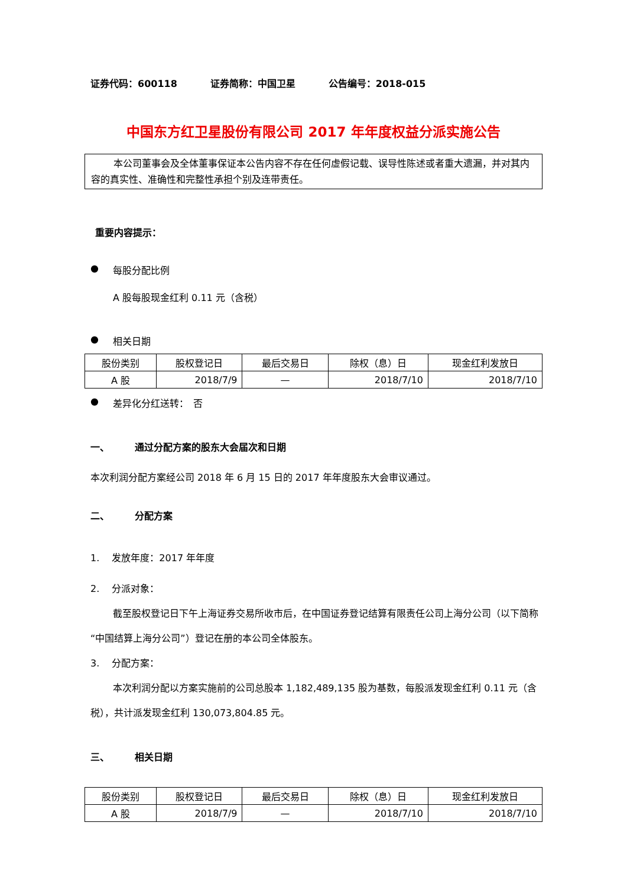证券代码：600118 证券简称：中国卫星 公告编号：2018-015
中国东方红卫星股份有限公司 2017 年年度权益分派实施公告
本公司董事会及全体董事保证本公告内容不存在任何虚假记载、误导性陈述或者重大遗漏，并对其内容的真实性、准确性和完整性承担个别及连带责任。
重要内容提示：
● 每股分配比例
A 股每股现金红利 0.11 元（含税）
● 相关日期
| 股份类别 | 股权登记日 | 最后交易日 | 除权（息）日 | 现金红利发放日 |
| --- | --- | --- | --- | --- |
| A 股 | 2018/7/9 | — | 2018/7/10 | 2018/7/10 |
● 差异化分红送转：　否
一、 通过分配方案的股东大会届次和日期
本次利润分配方案经公司 2018 年 6 月 15 日的 2017 年年度股东大会审议通过。
二、 分配方案
1.　 发放年度：2017 年年度
2.　 分派对象：
截至股权登记日下午上海证券交易所收市后，在中国证券登记结算有限责任公司上海分公司（以下简称“中国结算上海分公司”）登记在册的本公司全体股东。
3.　 分配方案：
本次利润分配以方案实施前的公司总股本 1,182,489,135 股为基数，每股派发现金红利 0.11 元（含税），共计派发现金红利 130,073,804.85 元。
三、 相关日期
| 股份类别 | 股权登记日 | 最后交易日 | 除权（息）日 | 现金红利发放日 |
| --- | --- | --- | --- | --- |
| A 股 | 2018/7/9 | — | 2018/7/10 | 2018/7/10 |